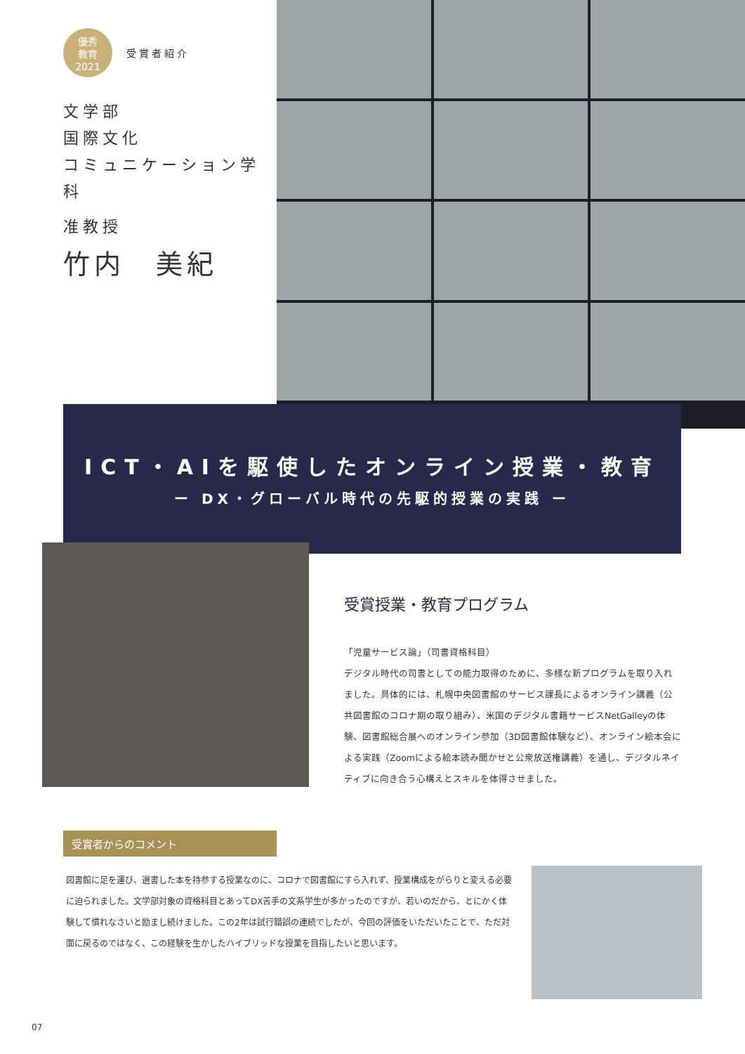優秀
教育
2021
受賞者紹介
文学部
国際文化
コミュニケーション学科
准教授
竹内　美紀
ICT・AIを駆使したオンライン授業・教育
ー DX・グローバル時代の先駆的授業の実践 ー
受賞授業・教育プログラム
「児童サービス論」（司書資格科目）
デジタル時代の司書としての能力取得のために、多様な新プログラムを取り入れました。具体的には、札幌中央図書館のサービス課長によるオンライン講義（公共図書館のコロナ期の取り組み）、米国のデジタル書籍サービスNetGalleyの体験、図書館総合展へのオンライン参加（3D図書館体験など）、オンライン絵本会による実践（Zoomによる絵本読み聞かせと公衆放送権講義）を通し、デジタルネイティブに向き合う心構えとスキルを体得させました。
受賞者からのコメント
図書館に足を運び、選書した本を持参する授業なのに、コロナで図書館にすら入れず、授業構成をがらりと変える必要に迫られました。文学部対象の資格科目とあってDX苦手の文系学生が多かったのですが、若いのだから、とにかく体験して慣れなさいと励まし続けました。この2年は試行錯誤の連続でしたが、今回の評価をいただいたことで、ただ対面に戻るのではなく、この経験を生かしたハイブリッドな授業を目指したいと思います。
07